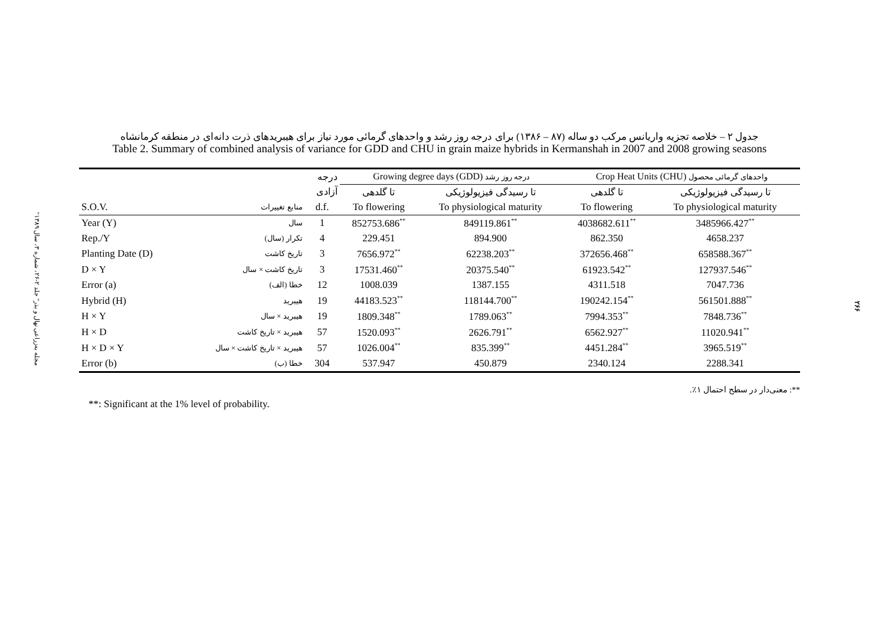"مجله به‌زراعی نهال و بذر" جلد ۲-۲۶، شماره ۳، سال ۱۳۸۹
۲۶۶
جدول ۲ – خلاصه تجزیه واریانس مرکب دو ساله (۸۷ – ۱۳۸۶) برای درجه روز رشد و واحدهای گرمائی مورد نیاز برای هیبریدهای ذرت دانه‌ای در منطقه کرمانشاه
Table 2. Summary of combined analysis of variance for GDD and CHU in grain maize hybrids in Kermanshah in 2007 and 2008 growing seasons
| | | درجه | Growing degree days (GDD) درجه روز رشد | | Crop Heat Units (CHU) واحدهای گرمائی محصول | |
| --- | --- | --- | --- | --- | --- | --- |
| | | آزادی | تا گلدهی | تا رسیدگی فیزیولوژیکی | تا گلدهی | تا رسیدگی فیزیولوژیکی |
| S.O.V. | منابع تغییرات | d.f. | To flowering | To physiological maturity | To flowering | To physiological maturity |
| Year (Y) | سال | 1 | 852753.686<sup>**</sup> | 849119.861<sup>**</sup> | 4038682.611<sup>**</sup> | 3485966.427<sup>**</sup> |
| Rep./Y | تکرار (سال) | 4 | 229.451 | 894.900 | 862.350 | 4658.237 |
| Planting Date (D) | تاریخ کاشت | 3 | 7656.972<sup>**</sup> | 62238.203<sup>**</sup> | 372656.468<sup>**</sup> | 658588.367<sup>**</sup> |
| D × Y | تاریخ کاشت × سال | 3 | 17531.460<sup>**</sup> | 20375.540<sup>**</sup> | 61923.542<sup>**</sup> | 127937.546<sup>**</sup> |
| Error (a) | خطا (الف) | 12 | 1008.039 | 1387.155 | 4311.518 | 7047.736 |
| Hybrid (H) | هیبرید | 19 | 44183.523<sup>**</sup> | 118144.700<sup>**</sup> | 190242.154<sup>**</sup> | 561501.888<sup>**</sup> |
| H × Y | هیبرید × سال | 19 | 1809.348<sup>**</sup> | 1789.063<sup>**</sup> | 7994.353<sup>**</sup> | 7848.736<sup>**</sup> |
| H × D | هیبرید × تاریخ کاشت | 57 | 1520.093<sup>**</sup> | 2626.791<sup>**</sup> | 6562.927<sup>**</sup> | 11020.941<sup>**</sup> |
| H × D × Y | هیبرید × تاریخ کاشت × سال | 57 | 1026.004<sup>**</sup> | 835.399<sup>**</sup> | 4451.284<sup>**</sup> | 3965.519<sup>**</sup> |
| Error (b) | خطا (ب) | 304 | 537.947 | 450.879 | 2340.124 | 2288.341 |
**: معنی‌دار در سطح احتمال ۱٪.
**: Significant at the 1% level of probability.